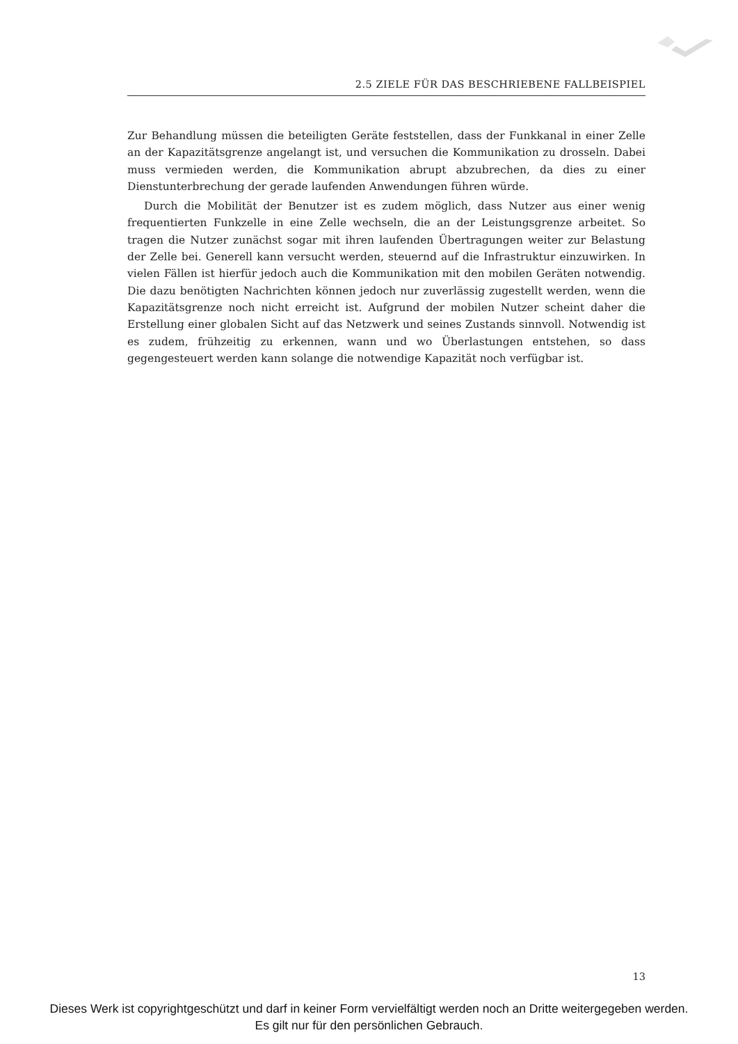2.5 ZIELE FÜR DAS BESCHRIEBENE FALLBEISPIEL
Zur Behandlung müssen die beteiligten Geräte feststellen, dass der Funkkanal in einer Zelle an der Kapazitätsgrenze angelangt ist, und versuchen die Kommunikation zu drosseln. Dabei muss vermieden werden, die Kommunikation abrupt abzubrechen, da dies zu einer Dienstunterbrechung der gerade laufenden Anwendungen führen würde.
Durch die Mobilität der Benutzer ist es zudem möglich, dass Nutzer aus einer wenig frequentierten Funkzelle in eine Zelle wechseln, die an der Leistungsgrenze arbeitet. So tragen die Nutzer zunächst sogar mit ihren laufenden Übertragungen weiter zur Belastung der Zelle bei. Generell kann versucht werden, steuernd auf die Infrastruktur einzuwirken. In vielen Fällen ist hierfür jedoch auch die Kommunikation mit den mobilen Geräten notwendig. Die dazu benötigten Nachrichten können jedoch nur zuverlässig zugestellt werden, wenn die Kapazitätsgrenze noch nicht erreicht ist. Aufgrund der mobilen Nutzer scheint daher die Erstellung einer globalen Sicht auf das Netzwerk und seines Zustands sinnvoll. Notwendig ist es zudem, frühzeitig zu erkennen, wann und wo Überlastungen entstehen, so dass gegengesteuert werden kann solange die notwendige Kapazität noch verfügbar ist.
13
Dieses Werk ist copyrightgeschützt und darf in keiner Form vervielfältigt werden noch an Dritte weitergegeben werden.
Es gilt nur für den persönlichen Gebrauch.